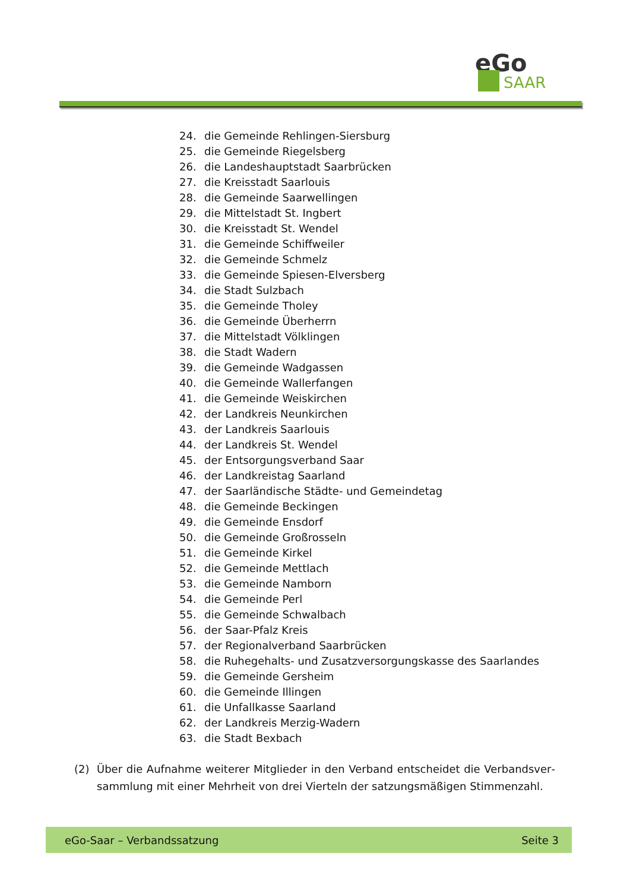eGo
SAAR
24. die Gemeinde Rehlingen-Siersburg
25. die Gemeinde Riegelsberg
26. die Landeshauptstadt Saarbrücken
27. die Kreisstadt Saarlouis
28. die Gemeinde Saarwellingen
29. die Mittelstadt St. Ingbert
30. die Kreisstadt St. Wendel
31. die Gemeinde Schiffweiler
32. die Gemeinde Schmelz
33. die Gemeinde Spiesen-Elversberg
34. die Stadt Sulzbach
35. die Gemeinde Tholey
36. die Gemeinde Überherrn
37. die Mittelstadt Völklingen
38. die Stadt Wadern
39. die Gemeinde Wadgassen
40. die Gemeinde Wallerfangen
41. die Gemeinde Weiskirchen
42. der Landkreis Neunkirchen
43. der Landkreis Saarlouis
44. der Landkreis St. Wendel
45. der Entsorgungsverband Saar
46. der Landkreistag Saarland
47. der Saarländische Städte- und Gemeindetag
48. die Gemeinde Beckingen
49. die Gemeinde Ensdorf
50. die Gemeinde Großrosseln
51. die Gemeinde Kirkel
52. die Gemeinde Mettlach
53. die Gemeinde Namborn
54. die Gemeinde Perl
55. die Gemeinde Schwalbach
56. der Saar-Pfalz Kreis
57. der Regionalverband Saarbrücken
58. die Ruhegehalts- und Zusatzversorgungskasse des Saarlandes
59. die Gemeinde Gersheim
60. die Gemeinde Illingen
61. die Unfallkasse Saarland
62. der Landkreis Merzig-Wadern
63. die Stadt Bexbach
(2) Über die Aufnahme weiterer Mitglieder in den Verband entscheidet die Verbandsver­sammlung mit einer Mehrheit von drei Vierteln der satzungsmäßigen Stimmenzahl.
eGo-Saar – Verbandssatzung Seite 3